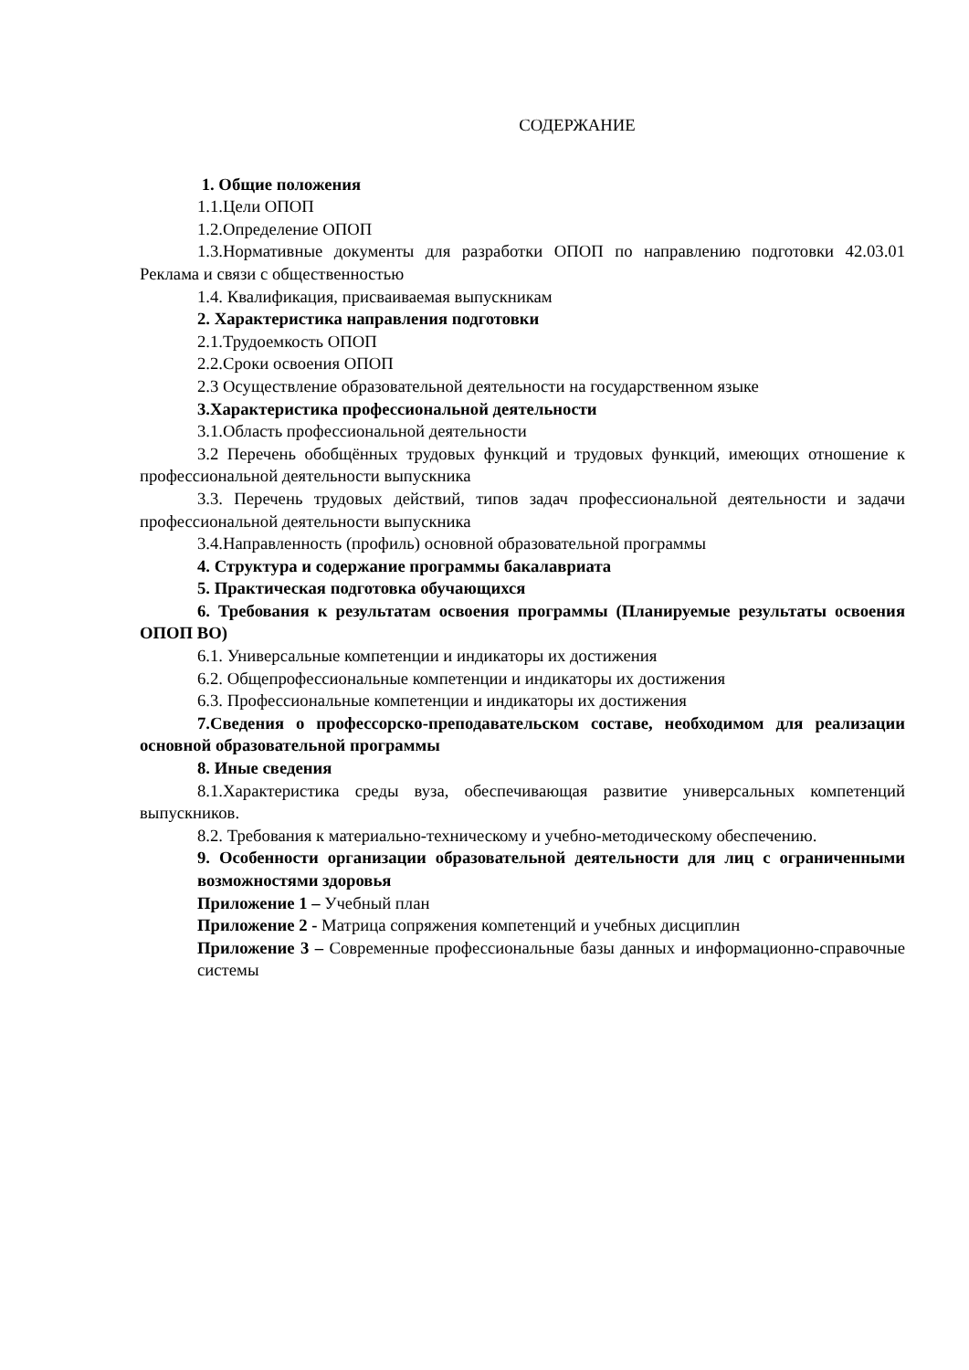СОДЕРЖАНИЕ
1. Общие положения
1.1.Цели ОПОП
1.2.Определение ОПОП
1.3.Нормативные документы для разработки ОПОП по направлению подготовки 42.03.01 Реклама и связи с общественностью
1.4. Квалификация, присваиваемая выпускникам
2. Характеристика направления подготовки
2.1.Трудоемкость ОПОП
2.2.Сроки освоения ОПОП
2.3 Осуществление образовательной деятельности на государственном языке
3.Характеристика профессиональной деятельности
3.1.Область профессиональной деятельности
3.2 Перечень обобщённых трудовых функций и трудовых функций, имеющих отношение к профессиональной деятельности выпускника
3.3. Перечень трудовых действий, типов задач профессиональной деятельности и задачи профессиональной деятельности выпускника
3.4.Направленность (профиль) основной образовательной программы
4. Структура и содержание программы бакалавриата
5. Практическая подготовка обучающихся
6. Требования к результатам освоения программы (Планируемые результаты освоения ОПОП ВО)
6.1. Универсальные компетенции и индикаторы их достижения
6.2. Общепрофессиональные компетенции и индикаторы их достижения
6.3. Профессиональные компетенции и индикаторы их достижения
7.Сведения о профессорско-преподавательском составе, необходимом для реализации основной образовательной программы
8. Иные сведения
8.1.Характеристика среды вуза, обеспечивающая развитие универсальных компетенций выпускников.
8.2. Требования к материально-техническому и учебно-методическому обеспечению.
9. Особенности организации образовательной деятельности для лиц с ограниченными возможностями здоровья
Приложение 1 – Учебный план
Приложение 2 - Матрица сопряжения компетенций и учебных дисциплин
Приложение 3 – Современные профессиональные базы данных и информационно-справочные системы